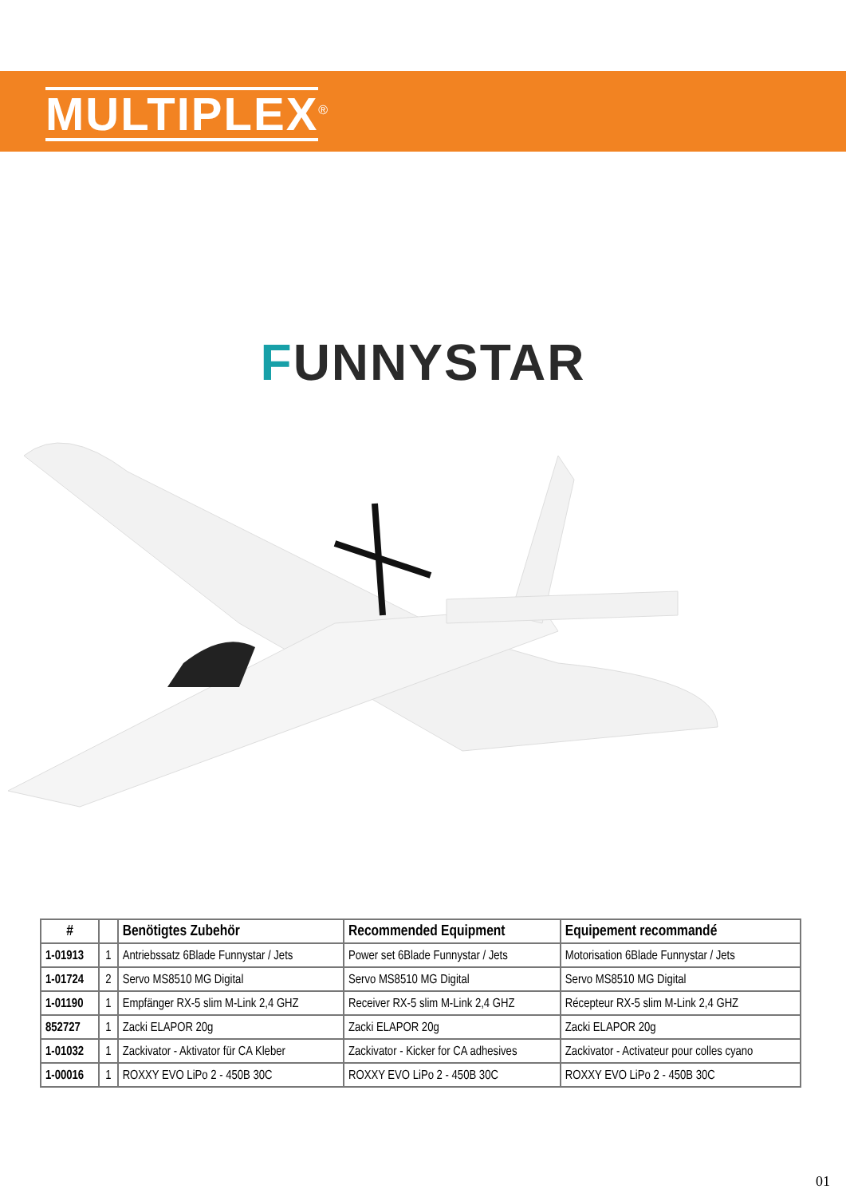MULTIPLEX<sup>®</sup>
FUNNYSTAR
| # | | Benötigtes Zubehör | Recommended Equipment | Equipement recommandé |
| --- | --- | --- | --- | --- |
| 1-01913 | 1 | Antriebssatz 6Blade Funnystar / Jets | Power set 6Blade Funnystar / Jets | Motorisation 6Blade Funnystar / Jets |
| 1-01724 | 2 | Servo MS8510 MG Digital | Servo MS8510 MG Digital | Servo MS8510 MG Digital |
| 1-01190 | 1 | Empfänger RX-5 slim M-Link 2,4 GHZ | Receiver RX-5 slim M-Link 2,4 GHZ | Récepteur RX-5 slim M-Link 2,4 GHZ |
| 852727 | 1 | Zacki ELAPOR 20g | Zacki ELAPOR 20g | Zacki ELAPOR 20g |
| 1-01032 | 1 | Zackivator - Aktivator für CA Kleber | Zackivator - Kicker for CA adhesives | Zackivator - Activateur pour colles cyano |
| 1-00016 | 1 | ROXXY EVO LiPo 2 - 450B 30C | ROXXY EVO LiPo 2 - 450B 30C | ROXXY EVO LiPo 2 - 450B 30C |
01